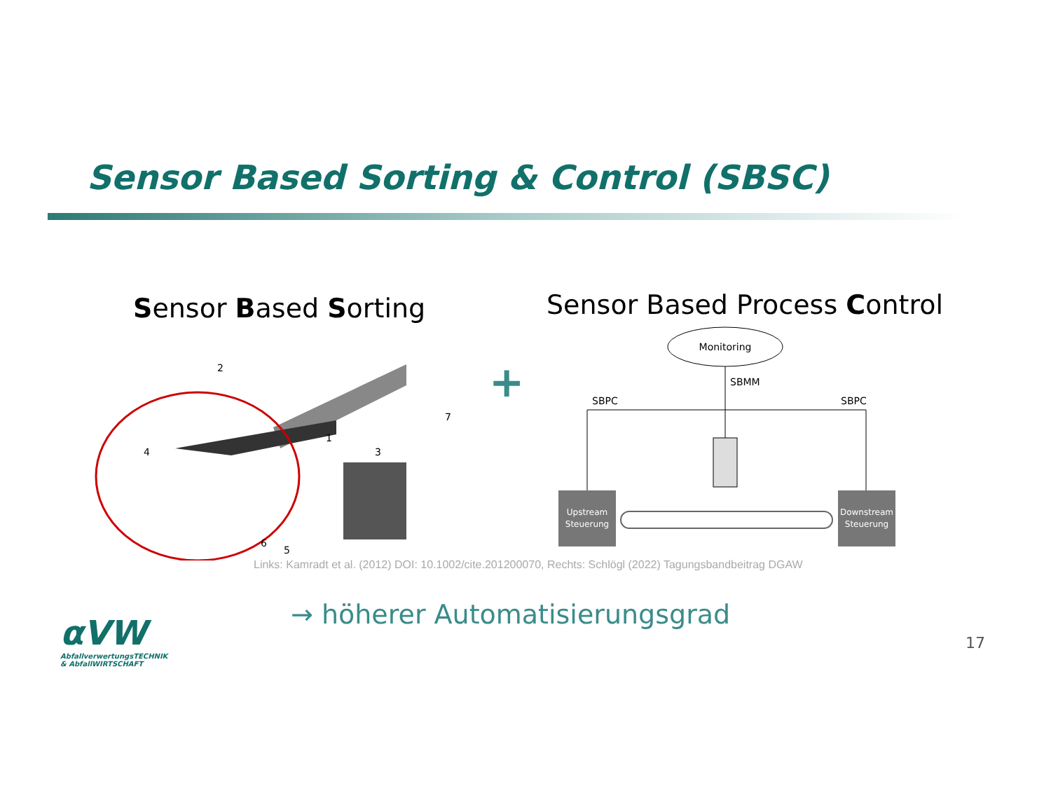Sensor Based Sorting & Control (SBSC)
Sensor Based Sorting Sensor Based Process Control
2
1
3
7
4
5
6
+
Monitoring
SBMM
SBPC
SBPC
Upstream
Steuerung
Downstream
Steuerung
Links: Kamradt et al. (2012) DOI: 10.1002/cite.201200070, Rechts: Schlögl (2022) Tagungsbandbeitrag DGAW
→ höherer Automatisierungsgrad
αVW
AbfallverwertungsTECHNIK
& AbfallWIRTSCHAFT
17